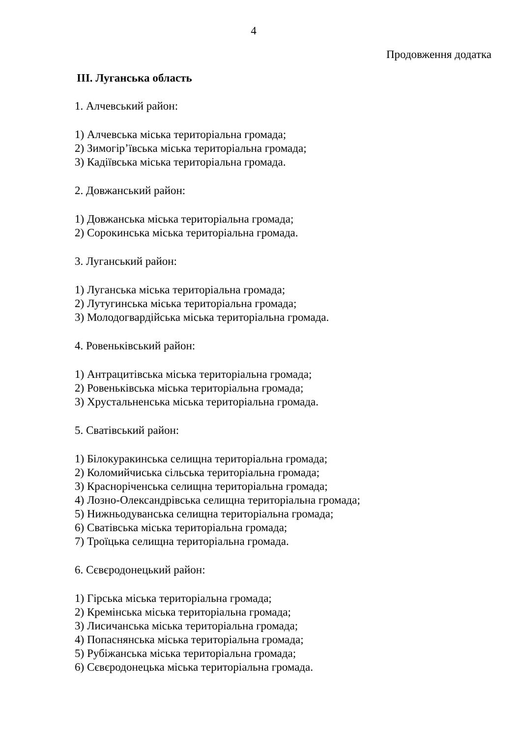4
Продовження додатка
III. Луганська область
1. Алчевський район:
1) Алчевська міська територіальна громада;
2) Зимогір’ївська міська територіальна громада;
3) Кадіївська міська територіальна громада.
2. Довжанський район:
1) Довжанська міська територіальна громада;
2) Сорокинська міська територіальна громада.
3. Луганський район:
1) Луганська міська територіальна громада;
2) Лутугинська міська територіальна громада;
3) Молодогвардійська міська територіальна громада.
4. Ровеньківський район:
1) Антрацитівська міська територіальна громада;
2) Ровеньківська міська територіальна громада;
3) Хрустальненська міська територіальна громада.
5. Сватівський район:
1) Білокуракинська селищна територіальна громада;
2) Коломийчиська сільська територіальна громада;
3) Красноріченська селищна територіальна громада;
4) Лозно-Олександрівська селищна територіальна громада;
5) Нижньодуванська селищна територіальна громада;
6) Сватівська міська територіальна громада;
7) Троїцька селищна територіальна громада.
6. Сєвєродонецький район:
1) Гірська міська територіальна громада;
2) Кремінська міська територіальна громада;
3) Лисичанська міська територіальна громада;
4) Попаснянська міська територіальна громада;
5) Рубіжанська міська територіальна громада;
6) Сєвєродонецька міська територіальна громада.